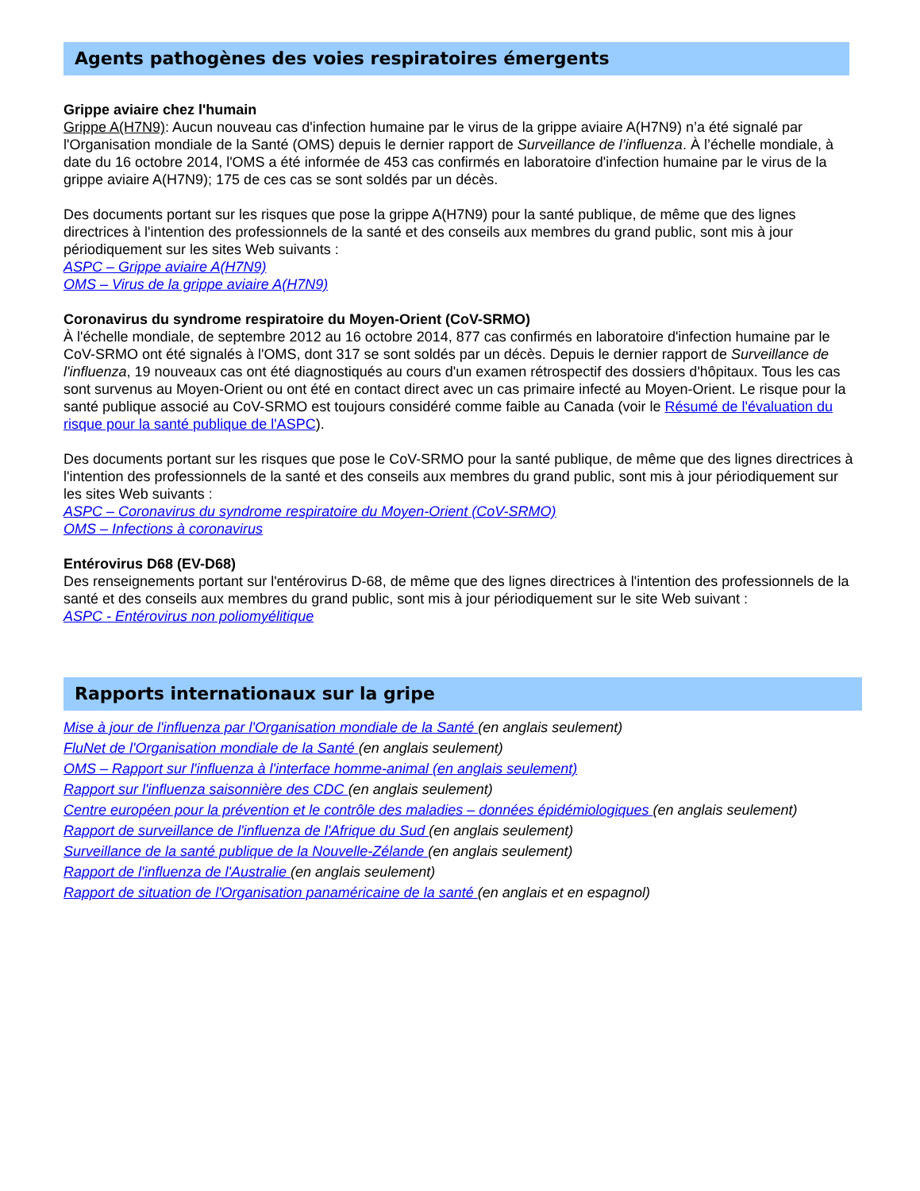Agents pathogènes des voies respiratoires émergents
Grippe aviaire chez l'humain
Grippe A(H7N9): Aucun nouveau cas d'infection humaine par le virus de la grippe aviaire A(H7N9) n’a été signalé par l'Organisation mondiale de la Santé (OMS) depuis le dernier rapport de Surveillance de l’influenza. À l’échelle mondiale, à date du 16 octobre 2014, l'OMS a été informée de 453 cas confirmés en laboratoire d'infection humaine par le virus de la grippe aviaire A(H7N9); 175 de ces cas se sont soldés par un décès.
Des documents portant sur les risques que pose la grippe A(H7N9) pour la santé publique, de même que des lignes directrices à l'intention des professionnels de la santé et des conseils aux membres du grand public, sont mis à jour périodiquement sur les sites Web suivants :
ASPC – Grippe aviaire A(H7N9)
OMS – Virus de la grippe aviaire A(H7N9)
Coronavirus du syndrome respiratoire du Moyen-Orient (CoV-SRMO)
À l'échelle mondiale, de septembre 2012 au 16 octobre 2014, 877 cas confirmés en laboratoire d'infection humaine par le CoV-SRMO ont été signalés à l'OMS, dont 317 se sont soldés par un décès. Depuis le dernier rapport de Surveillance de l'influenza, 19 nouveaux cas ont été diagnostiqués au cours d'un examen rétrospectif des dossiers d'hôpitaux. Tous les cas sont survenus au Moyen-Orient ou ont été en contact direct avec un cas primaire infecté au Moyen-Orient. Le risque pour la santé publique associé au CoV-SRMO est toujours considéré comme faible au Canada (voir le Résumé de l'évaluation du risque pour la santé publique de l'ASPC).
Des documents portant sur les risques que pose le CoV-SRMO pour la santé publique, de même que des lignes directrices à l'intention des professionnels de la santé et des conseils aux membres du grand public, sont mis à jour périodiquement sur les sites Web suivants :
ASPC – Coronavirus du syndrome respiratoire du Moyen-Orient (CoV-SRMO)
OMS – Infections à coronavirus
Entérovirus D68 (EV-D68)
Des renseignements portant sur l'entérovirus D-68, de même que des lignes directrices à l'intention des professionnels de la santé et des conseils aux membres du grand public, sont mis à jour périodiquement sur le site Web suivant :
ASPC - Entérovirus non poliomyélitique
Rapports internationaux sur la gripe
Mise à jour de l'influenza par l'Organisation mondiale de la Santé (en anglais seulement)
FluNet de l'Organisation mondiale de la Santé (en anglais seulement)
OMS – Rapport sur l'influenza à l'interface homme-animal (en anglais seulement)
Rapport sur l'influenza saisonnière des CDC (en anglais seulement)
Centre européen pour la prévention et le contrôle des maladies – données épidémiologiques (en anglais seulement)
Rapport de surveillance de l'influenza de l'Afrique du Sud (en anglais seulement)
Surveillance de la santé publique de la Nouvelle-Zélande (en anglais seulement)
Rapport de l'influenza de l'Australie (en anglais seulement)
Rapport de situation de l'Organisation panaméricaine de la santé (en anglais et en espagnol)